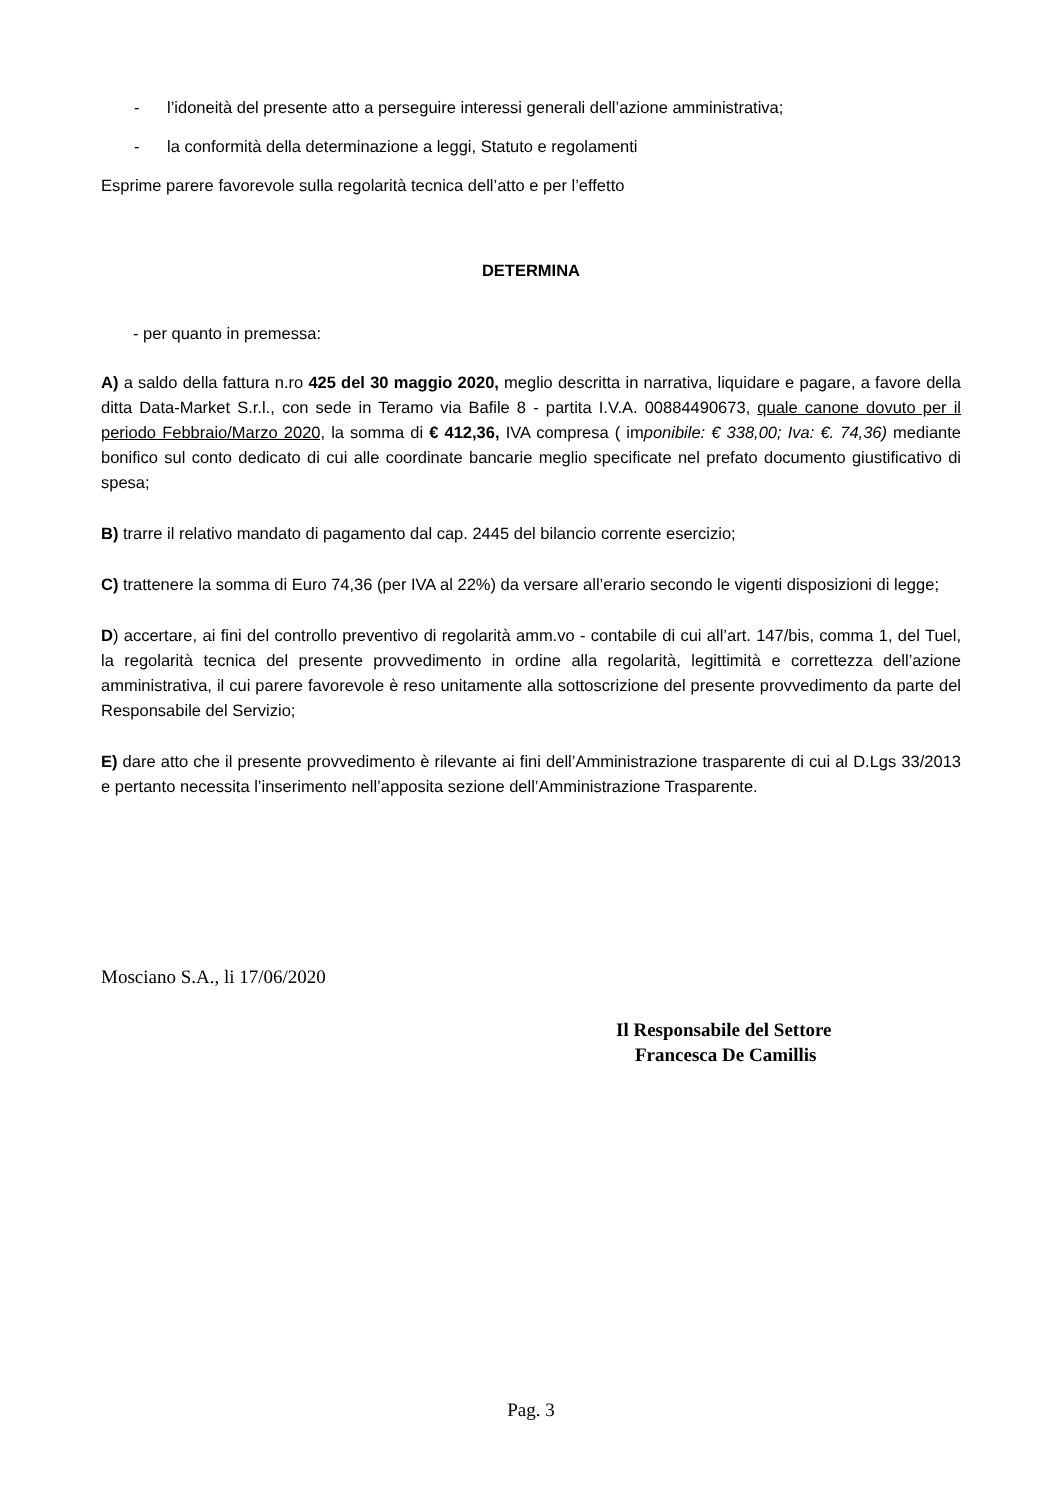- l’idoneità del presente atto a perseguire interessi generali dell’azione amministrativa;
- la conformità della determinazione a leggi, Statuto e regolamenti
Esprime parere favorevole sulla regolarità tecnica dell’atto e per l’effetto
DETERMINA
- per quanto in premessa:
A) a saldo della fattura n.ro 425 del 30 maggio 2020, meglio descritta in narrativa, liquidare e pagare, a favore della ditta Data-Market S.r.l., con sede in Teramo via Bafile 8 - partita I.V.A. 00884490673, quale canone dovuto per il periodo Febbraio/Marzo 2020, la somma di € 412,36, IVA compresa ( imponibile: € 338,00; Iva: €. 74,36) mediante bonifico sul conto dedicato di cui alle coordinate bancarie meglio specificate nel prefato documento giustificativo di spesa;
B) trarre il relativo mandato di pagamento dal cap. 2445 del bilancio corrente esercizio;
C) trattenere la somma di Euro 74,36 (per IVA al 22%) da versare all’erario secondo le vigenti disposizioni di legge;
D) accertare, ai fini del controllo preventivo di regolarità amm.vo - contabile di cui all’art. 147/bis, comma 1, del Tuel, la regolarità tecnica del presente provvedimento in ordine alla regolarità, legittimità e correttezza dell’azione amministrativa, il cui parere favorevole è reso unitamente alla sottoscrizione del presente provvedimento da parte del Responsabile del Servizio;
E) dare atto che il presente provvedimento è rilevante ai fini dell’Amministrazione trasparente di cui al D.Lgs 33/2013 e pertanto necessita l’inserimento nell’apposita sezione dell’Amministrazione Trasparente.
Mosciano S.A., li 17/06/2020
Il Responsabile del Settore
Francesca De Camillis
Pag. 3